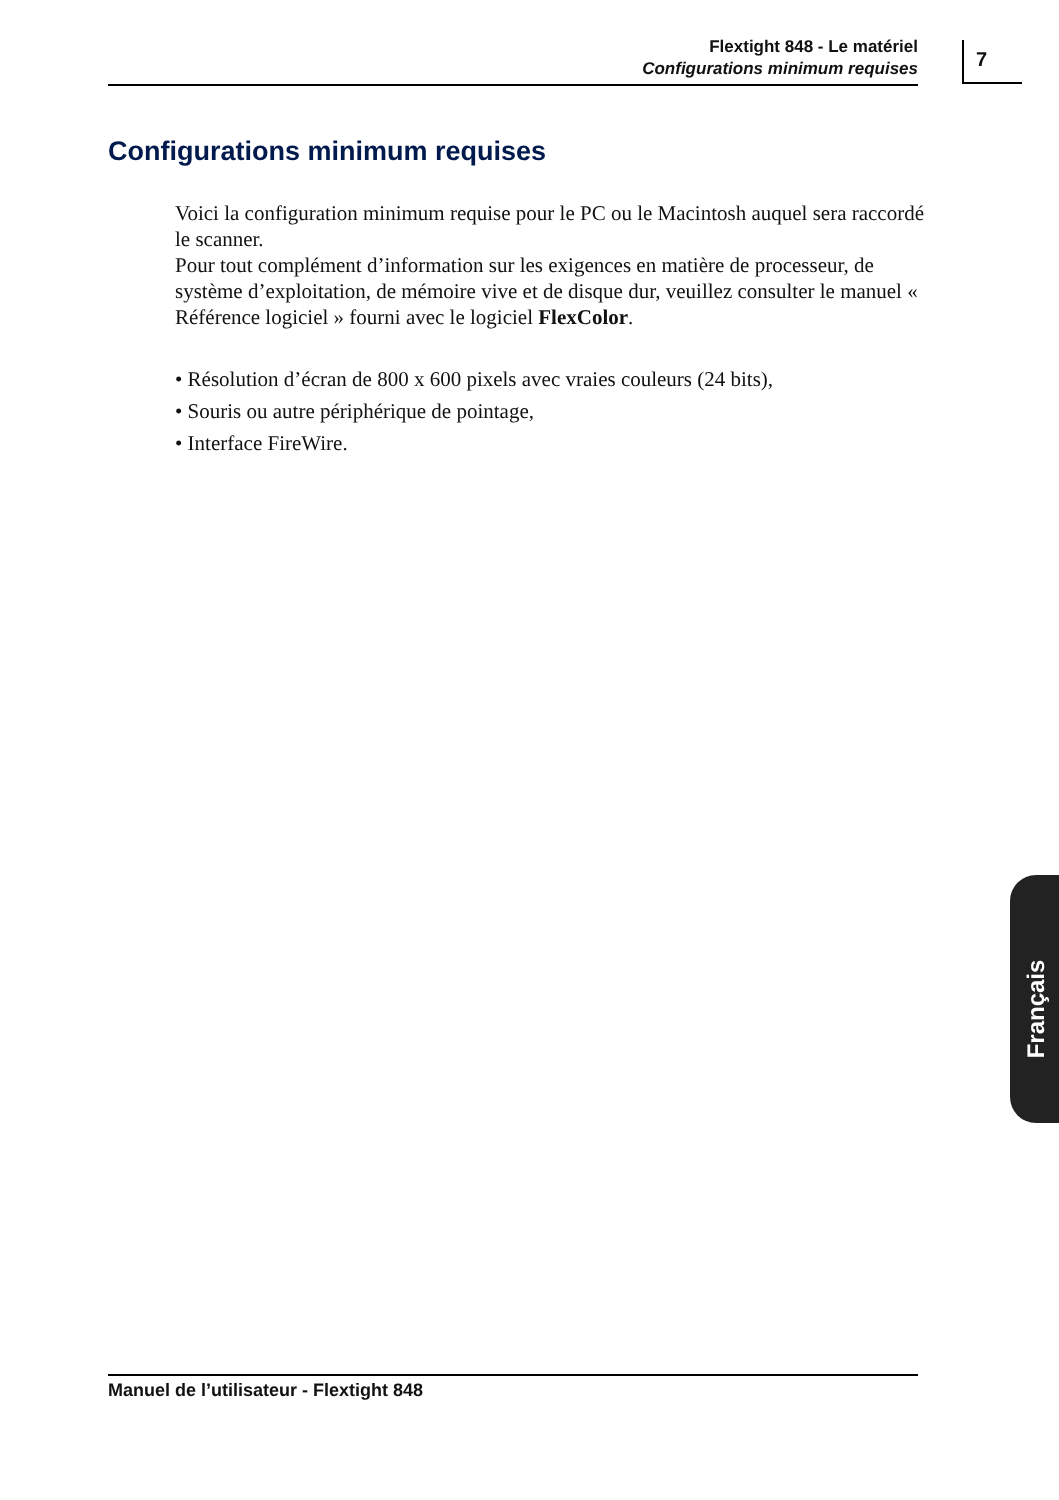Flextight 848 - Le matériel
Configurations minimum requises
7
Configurations minimum requises
Voici la configuration minimum requise pour le PC ou le Macintosh auquel sera raccordé le scanner.
Pour tout complément d’information sur les exigences en matière de processeur, de système d’exploitation, de mémoire vive et de disque dur, veuillez consulter le manuel « Référence logiciel » fourni avec le logiciel FlexColor.
• Résolution d’écran de 800 x 600 pixels avec vraies couleurs (24 bits),
• Souris ou autre périphérique de pointage,
• Interface FireWire.
Français
Manuel de l’utilisateur - Flextight 848